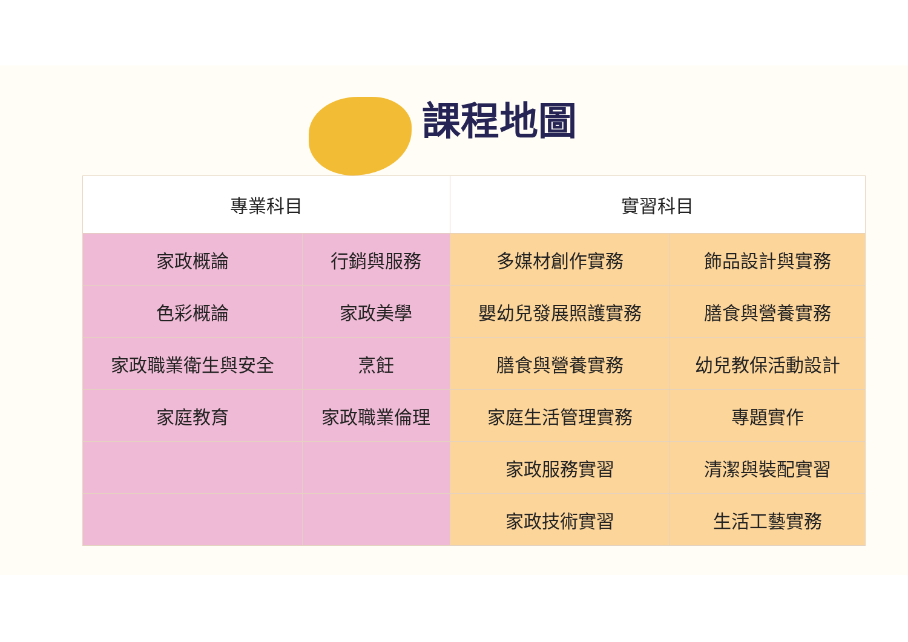課程地圖
| 專業科目 | | 實習科目 | |
| --- | --- | --- | --- |
| 家政概論 | 行銷與服務 | 多媒材創作實務 | 飾品設計與實務 |
| 色彩概論 | 家政美學 | 嬰幼兒發展照護實務 | 膳食與營養實務 |
| 家政職業衛生與安全 | 烹飪 | 膳食與營養實務 | 幼兒教保活動設計 |
| 家庭教育 | 家政職業倫理 | 家庭生活管理實務 | 專題實作 |
| | | 家政服務實習 | 清潔與裝配實習 |
| | | 家政技術實習 | 生活工藝實務 |